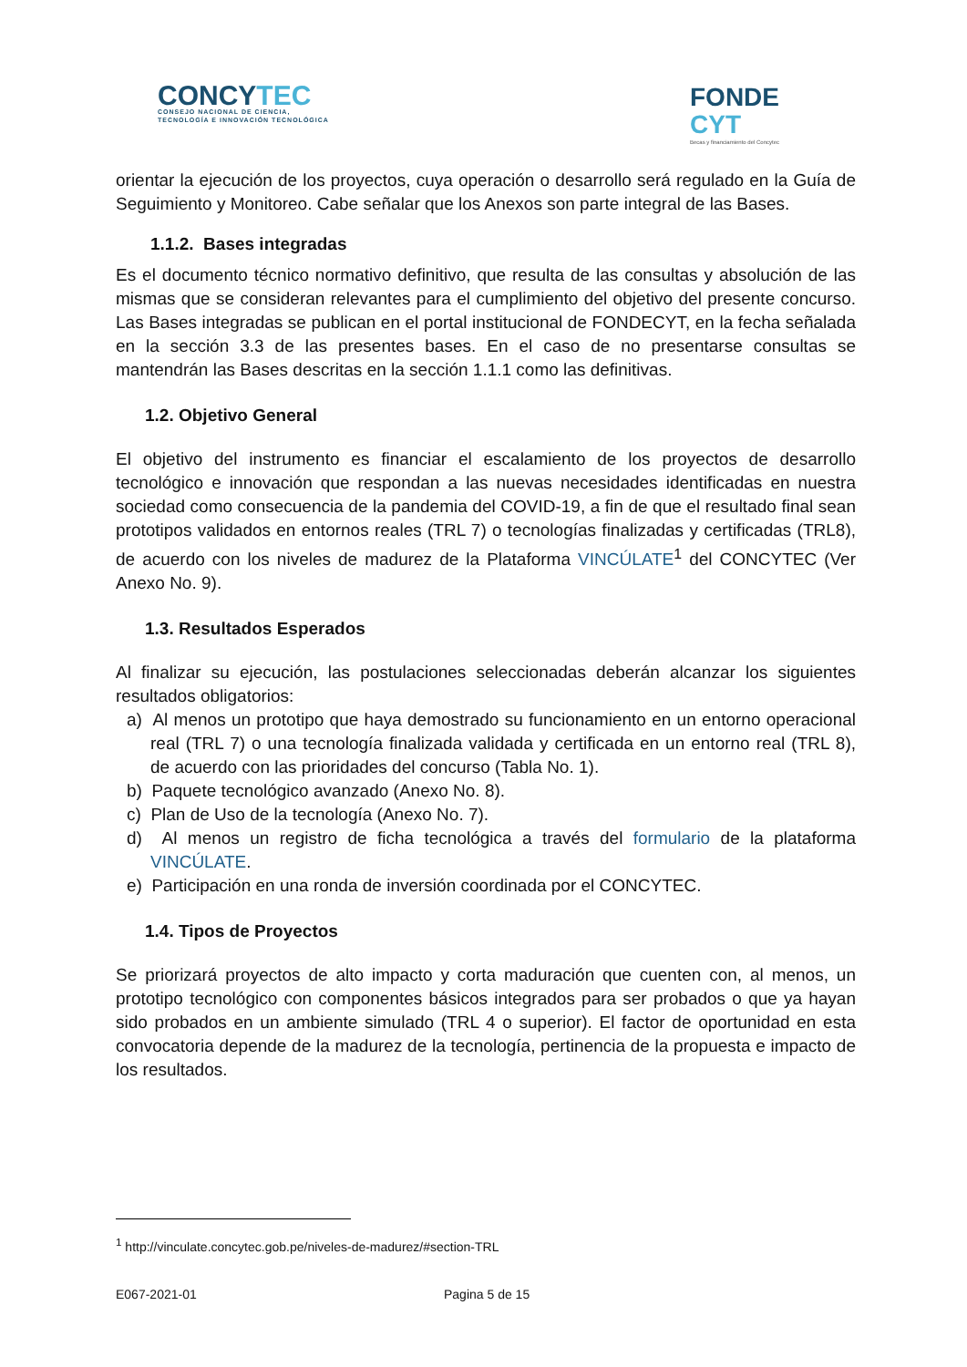CONCYTEC
CONSEJO NACIONAL DE CIENCIA,
TECNOLOGÍA E INNOVACIÓN TECNOLÓGICA
FONDE
CYT
Becas y financiamiento del Concytec
orientar la ejecución de los proyectos, cuya operación o desarrollo será regulado en la Guía de Seguimiento y Monitoreo. Cabe señalar que los Anexos son parte integral de las Bases.
1.1.2. Bases integradas
Es el documento técnico normativo definitivo, que resulta de las consultas y absolución de las mismas que se consideran relevantes para el cumplimiento del objetivo del presente concurso. Las Bases integradas se publican en el portal institucional de FONDECYT, en la fecha señalada en la sección 3.3 de las presentes bases. En el caso de no presentarse consultas se mantendrán las Bases descritas en la sección 1.1.1 como las definitivas.
1.2. Objetivo General
El objetivo del instrumento es financiar el escalamiento de los proyectos de desarrollo tecnológico e innovación que respondan a las nuevas necesidades identificadas en nuestra sociedad como consecuencia de la pandemia del COVID-19, a fin de que el resultado final sean prototipos validados en entornos reales (TRL 7) o tecnologías finalizadas y certificadas (TRL8), de acuerdo con los niveles de madurez de la Plataforma VINCÚLATE<sup>1</sup> del CONCYTEC (Ver Anexo No. 9).
1.3. Resultados Esperados
Al finalizar su ejecución, las postulaciones seleccionadas deberán alcanzar los siguientes resultados obligatorios:
a) Al menos un prototipo que haya demostrado su funcionamiento en un entorno operacional real (TRL 7) o una tecnología finalizada validada y certificada en un entorno real (TRL 8), de acuerdo con las prioridades del concurso (Tabla No. 1).
b) Paquete tecnológico avanzado (Anexo No. 8).
c) Plan de Uso de la tecnología (Anexo No. 7).
d) Al menos un registro de ficha tecnológica a través del formulario de la plataforma VINCÚLATE.
e) Participación en una ronda de inversión coordinada por el CONCYTEC.
1.4. Tipos de Proyectos
Se priorizará proyectos de alto impacto y corta maduración que cuenten con, al menos, un prototipo tecnológico con componentes básicos integrados para ser probados o que ya hayan sido probados en un ambiente simulado (TRL 4 o superior). El factor de oportunidad en esta convocatoria depende de la madurez de la tecnología, pertinencia de la propuesta e impacto de los resultados.
<sup>1</sup> http://vinculate.concytec.gob.pe/niveles-de-madurez/#section-TRL
E067-2021-01 Pagina 5 de 15